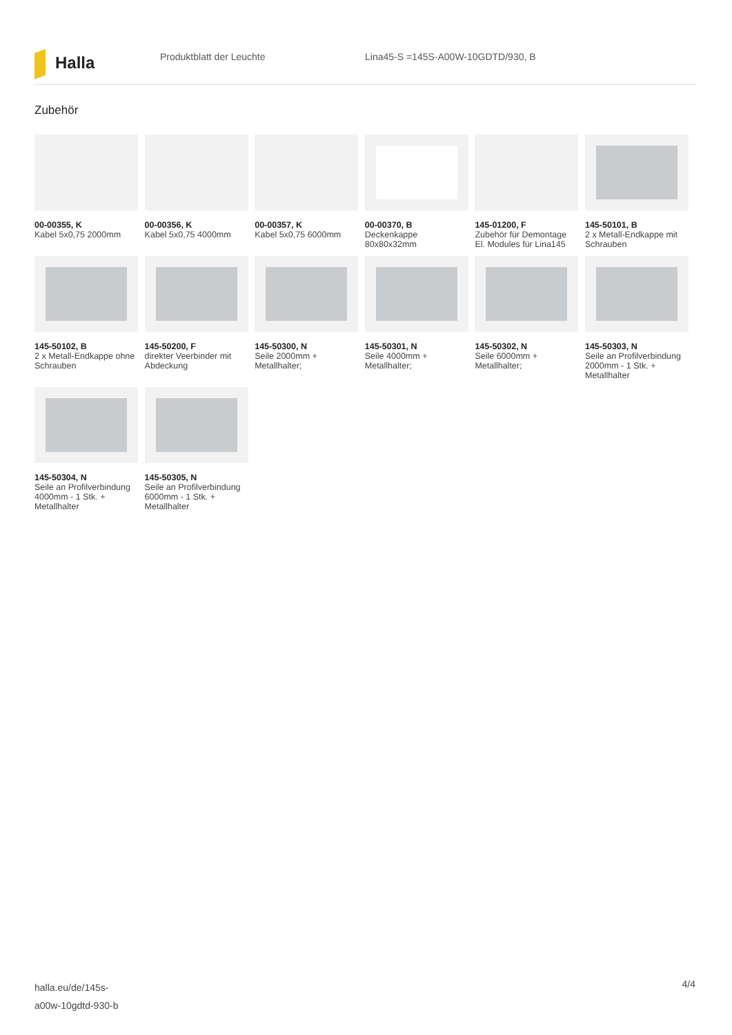Halla
Produktblatt der Leuchte Lina45-S =145S-A00W-10GDTD/930, B
Zubehör
00-00355, K
Kabel 5x0,75 2000mm
00-00356, K
Kabel 5x0,75 4000mm
00-00357, K
Kabel 5x0,75 6000mm
00-00370, B
Deckenkappe 80x80x32mm
145-01200, F
Zubehör für Demontage El. Modules für Lina145
145-50101, B
2 x Metall-Endkappe mit Schrauben
145-50102, B
2 x Metall-Endkappe ohne Schrauben
145-50200, F
direkter Veerbinder mit Abdeckung
145-50300, N
Seile 2000mm + Metallhalter;
145-50301, N
Seile 4000mm + Metallhalter;
145-50302, N
Seile 6000mm + Metallhalter;
145-50303, N
Seile an Profilverbindung 2000mm - 1 Stk. + Metallhalter
145-50304, N
Seile an Profilverbindung 4000mm - 1 Stk. + Metallhalter
145-50305, N
Seile an Profilverbindung 6000mm - 1 Stk. + Metallhalter
halla.eu/de/145s-
a00w-10gdtd-930-b
4/4